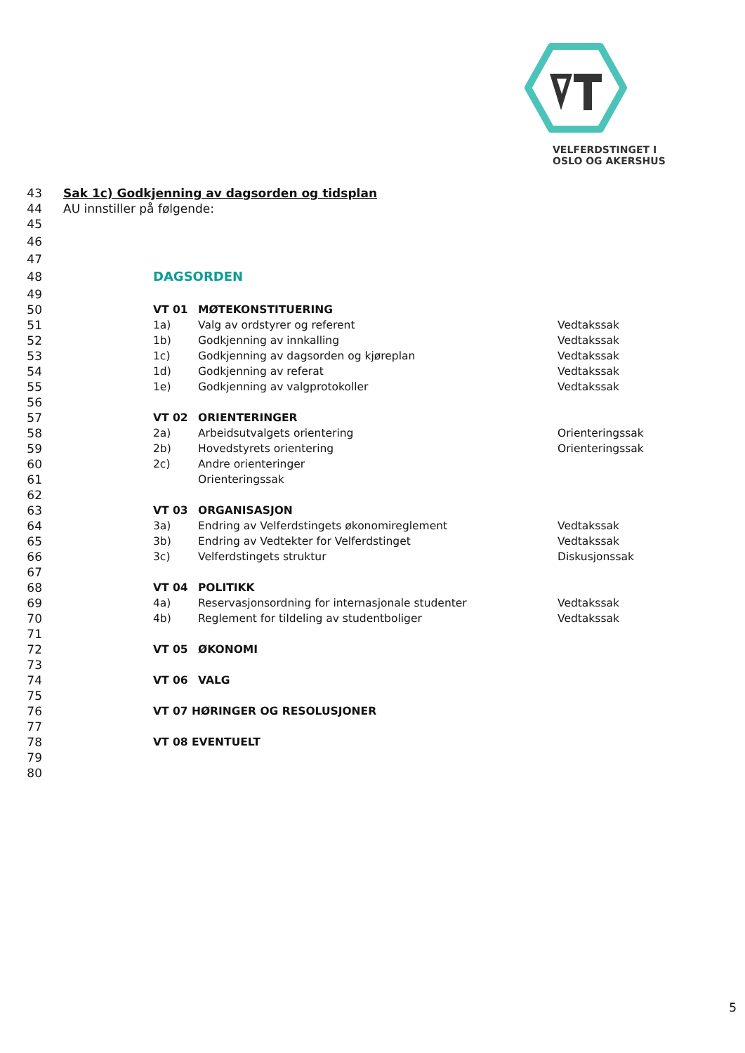VELFERDSTINGET I
OSLO OG AKERSHUS
43 Sak 1c) Godkjenning av dagsorden og tidsplan
44 AU innstiller på følgende:
45
46
47
48 DAGSORDEN
49
50 VT 01 MØTEKONSTITUERING
51 1a) Valg av ordstyrer og referent Vedtakssak
52 1b) Godkjenning av innkalling Vedtakssak
53 1c) Godkjenning av dagsorden og kjøreplan Vedtakssak
54 1d) Godkjenning av referat Vedtakssak
55 1e) Godkjenning av valgprotokoller Vedtakssak
56
57 VT 02 ORIENTERINGER
58 2a) Arbeidsutvalgets orientering Orienteringssak
59 2b) Hovedstyrets orientering Orienteringssak
60 2c) Andre orienteringer
61 Orienteringssak
62
63 VT 03 ORGANISASJON
64 3a) Endring av Velferdstingets økonomireglement Vedtakssak
65 3b) Endring av Vedtekter for Velferdstinget Vedtakssak
66 3c) Velferdstingets struktur Diskusjonssak
67
68 VT 04 POLITIKK
69 4a) Reservasjonsordning for internasjonale studenter Vedtakssak
70 4b) Reglement for tildeling av studentboliger Vedtakssak
71
72 VT 05 ØKONOMI
73
74 VT 06 VALG
75
76 VT 07 HØRINGER OG RESOLUSJONER
77
78 VT 08 EVENTUELT
79
80
5